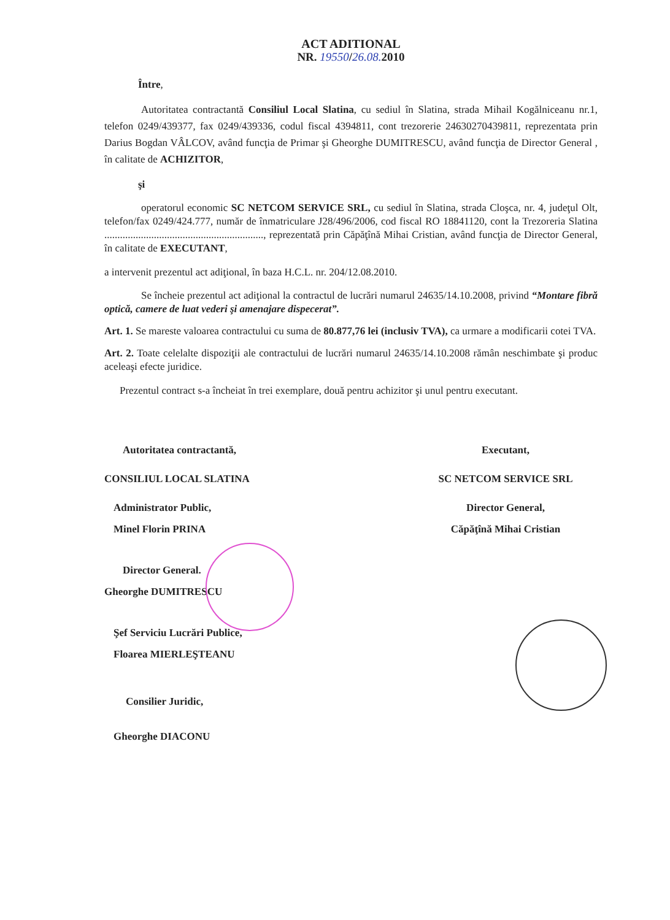ACT ADITIONAL
NR. 19550/26.08. 2010
Între,
Autoritatea contractantă Consiliul Local Slatina, cu sediul în Slatina, strada Mihail Kogălniceanu nr.1, telefon 0249/439377, fax 0249/439336, codul fiscal 4394811, cont trezorerie 24630270439811, reprezentata prin Darius Bogdan VÂLCOV, având funcţia de Primar şi Gheorghe DUMITRESCU, având funcţia de Director General , în calitate de ACHIZITOR,
şi
operatorul economic SC NETCOM SERVICE SRL, cu sediul în Slatina, strada Cloşca, nr. 4, judeţul Olt, telefon/fax 0249/424.777, număr de înmatriculare J28/496/2006, cod fiscal RO 18841120, cont la Trezoreria Slatina ............................................................., reprezentată prin Căpăţînă Mihai Cristian, având funcţia de Director General, în calitate de EXECUTANT,
a intervenit prezentul act adiţional, în baza H.C.L. nr. 204/12.08.2010.
Se încheie prezentul act adiţional la contractul de lucrări numarul 24635/14.10.2008, privind “Montare fibră optică, camere de luat vederi şi amenajare dispecerat”.
Art. 1. Se mareste valoarea contractului cu suma de 80.877,76 lei (inclusiv TVA), ca urmare a modificarii cotei TVA.
Art. 2. Toate celelalte dispoziţii ale contractului de lucrări numarul 24635/14.10.2008 rămân neschimbate şi produc aceleaşi efecte juridice.
Prezentul contract s-a încheiat în trei exemplare, două pentru achizitor şi unul pentru executant.
Autoritatea contractantă,
CONSILIUL LOCAL SLATINA
Administrator Public,
Minel Florin PRINA
Director General.
Gheorghe DUMITRESCU
Şef Serviciu Lucrări Publice,
Floarea MIERLEŞTEANU
Consilier Juridic,
Gheorghe DIACONU
Executant,
SC NETCOM SERVICE SRL
Director General,
Căpăţînă Mihai Cristian